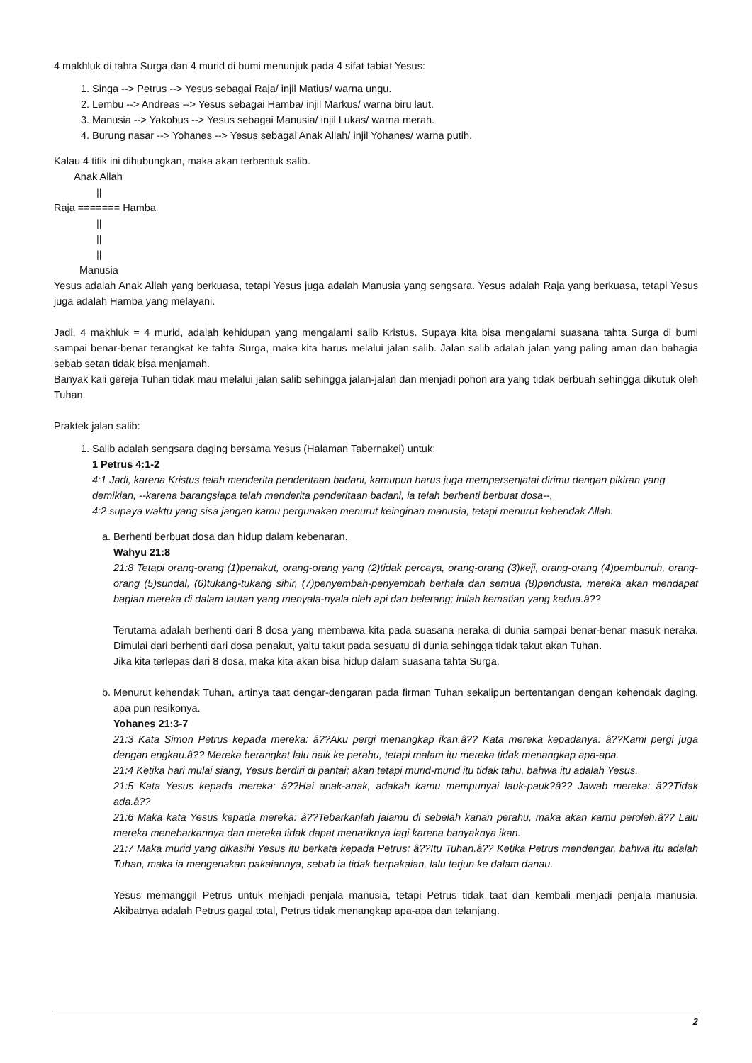4 makhluk di tahta Surga dan 4 murid di bumi menunjuk pada 4 sifat tabiat Yesus:
1. Singa --> Petrus --> Yesus sebagai Raja/ injil Matius/ warna ungu.
2. Lembu --> Andreas --> Yesus sebagai Hamba/ injil Markus/ warna biru laut.
3. Manusia --> Yakobus --> Yesus sebagai Manusia/ injil Lukas/ warna merah.
4. Burung nasar --> Yohanes --> Yesus sebagai Anak Allah/ injil Yohanes/ warna putih.
Kalau 4 titik ini dihubungkan, maka akan terbentuk salib.
Anak Allah
||
Raja ======= Hamba
||
||
||
Manusia
Yesus adalah Anak Allah yang berkuasa, tetapi Yesus juga adalah Manusia yang sengsara. Yesus adalah Raja yang berkuasa, tetapi Yesus juga adalah Hamba yang melayani.
Jadi, 4 makhluk = 4 murid, adalah kehidupan yang mengalami salib Kristus. Supaya kita bisa mengalami suasana tahta Surga di bumi sampai benar-benar terangkat ke tahta Surga, maka kita harus melalui jalan salib. Jalan salib adalah jalan yang paling aman dan bahagia sebab setan tidak bisa menjamah.
Banyak kali gereja Tuhan tidak mau melalui jalan salib sehingga jalan-jalan dan menjadi pohon ara yang tidak berbuah sehingga dikutuk oleh Tuhan.
Praktek jalan salib:
1. Salib adalah sengsara daging bersama Yesus (Halaman Tabernakel) untuk:
1 Petrus 4:1-2
4:1 Jadi, karena Kristus telah menderita penderitaan badani, kamupun harus juga mempersenjatai dirimu dengan pikiran yang demikian, --karena barangsiapa telah menderita penderitaan badani, ia telah berhenti berbuat dosa--,
4:2 supaya waktu yang sisa jangan kamu pergunakan menurut keinginan manusia, tetapi menurut kehendak Allah.
a. Berhenti berbuat dosa dan hidup dalam kebenaran.
Wahyu 21:8
21:8 Tetapi orang-orang (1)penakut, orang-orang yang (2)tidak percaya, orang-orang (3)keji, orang-orang (4)pembunuh, orang-orang (5)sundal, (6)tukang-tukang sihir, (7)penyembah-penyembah berhala dan semua (8)pendusta, mereka akan mendapat bagian mereka di dalam lautan yang menyala-nyala oleh api dan belerang; inilah kematian yang kedua.â??
Terutama adalah berhenti dari 8 dosa yang membawa kita pada suasana neraka di dunia sampai benar-benar masuk neraka. Dimulai dari berhenti dari dosa penakut, yaitu takut pada sesuatu di dunia sehingga tidak takut akan Tuhan.
Jika kita terlepas dari 8 dosa, maka kita akan bisa hidup dalam suasana tahta Surga.
b. Menurut kehendak Tuhan, artinya taat dengar-dengaran pada firman Tuhan sekalipun bertentangan dengan kehendak daging, apa pun resikonya.
Yohanes 21:3-7
21:3 Kata Simon Petrus kepada mereka: â??Aku pergi menangkap ikan.â?? Kata mereka kepadanya: â??Kami pergi juga dengan engkau.â?? Mereka berangkat lalu naik ke perahu, tetapi malam itu mereka tidak menangkap apa-apa.
21:4 Ketika hari mulai siang, Yesus berdiri di pantai; akan tetapi murid-murid itu tidak tahu, bahwa itu adalah Yesus.
21:5 Kata Yesus kepada mereka: â??Hai anak-anak, adakah kamu mempunyai lauk-pauk?â?? Jawab mereka: â??Tidak ada.â??
21:6 Maka kata Yesus kepada mereka: â??Tebarkanlah jalamu di sebelah kanan perahu, maka akan kamu peroleh.â?? Lalu mereka menebarkannya dan mereka tidak dapat menariknya lagi karena banyaknya ikan.
21:7 Maka murid yang dikasihi Yesus itu berkata kepada Petrus: â??Itu Tuhan.â?? Ketika Petrus mendengar, bahwa itu adalah Tuhan, maka ia mengenakan pakaiannya, sebab ia tidak berpakaian, lalu terjun ke dalam danau.
Yesus memanggil Petrus untuk menjadi penjala manusia, tetapi Petrus tidak taat dan kembali menjadi penjala manusia. Akibatnya adalah Petrus gagal total, Petrus tidak menangkap apa-apa dan telanjang.
2